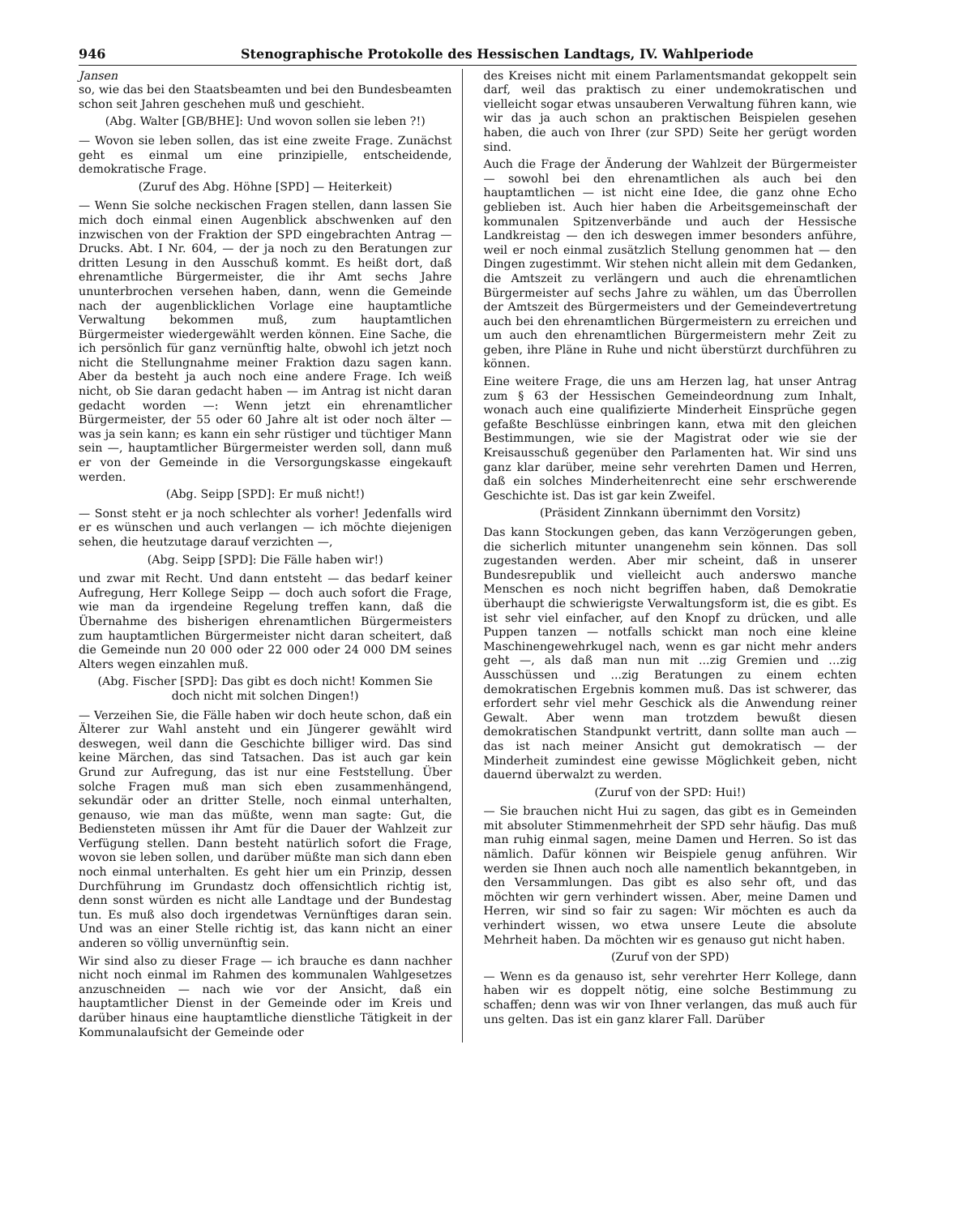946 Stenographische Protokolle des Hessischen Landtags, IV. Wahlperiode
Jansen
so, wie das bei den Staatsbeamten und bei den Bundesbeamten schon seit Jahren geschehen muß und geschieht.
(Abg. Walter [GB/BHE]: Und wovon sollen sie leben ?!)
— Wovon sie leben sollen, das ist eine zweite Frage. Zunächst geht es einmal um eine prinzipielle, entscheidende, demokratische Frage.
(Zuruf des Abg. Höhne [SPD] — Heiterkeit)
— Wenn Sie solche neckischen Fragen stellen, dann lassen Sie mich doch einmal einen Augenblick abschwenken auf den inzwischen von der Fraktion der SPD eingebrachten Antrag — Drucks. Abt. I Nr. 604, — der ja noch zu den Beratungen zur dritten Lesung in den Ausschuß kommt. Es heißt dort, daß ehrenamtliche Bürgermeister, die ihr Amt sechs Jahre ununterbrochen versehen haben, dann, wenn die Gemeinde nach der augenblicklichen Vorlage eine hauptamtliche Verwaltung bekommen muß, zum hauptamtlichen Bürgermeister wiedergewählt werden können. Eine Sache, die ich persönlich für ganz vernünftig halte, obwohl ich jetzt noch nicht die Stellungnahme meiner Fraktion dazu sagen kann. Aber da besteht ja auch noch eine andere Frage. Ich weiß nicht, ob Sie daran gedacht haben — im Antrag ist nicht daran gedacht worden —: Wenn jetzt ein ehrenamtlicher Bürgermeister, der 55 oder 60 Jahre alt ist oder noch älter — was ja sein kann; es kann ein sehr rüstiger und tüchtiger Mann sein —, hauptamtlicher Bürgermeister werden soll, dann muß er von der Gemeinde in die Versorgungskasse eingekauft werden.
(Abg. Seipp [SPD]: Er muß nicht!)
— Sonst steht er ja noch schlechter als vorher! Jedenfalls wird er es wünschen und auch verlangen — ich möchte diejenigen sehen, die heutzutage darauf verzichten —,
(Abg. Seipp [SPD]: Die Fälle haben wir!)
und zwar mit Recht. Und dann entsteht — das bedarf keiner Aufregung, Herr Kollege Seipp — doch auch sofort die Frage, wie man da irgendeine Regelung treffen kann, daß die Übernahme des bisherigen ehrenamtlichen Bürgermeisters zum hauptamtlichen Bürgermeister nicht daran scheitert, daß die Gemeinde nun 20 000 oder 22 000 oder 24 000 DM seines Alters wegen einzahlen muß.
(Abg. Fischer [SPD]: Das gibt es doch nicht! Kommen Sie doch nicht mit solchen Dingen!)
— Verzeihen Sie, die Fälle haben wir doch heute schon, daß ein Älterer zur Wahl ansteht und ein Jüngerer gewählt wird deswegen, weil dann die Geschichte billiger wird. Das sind keine Märchen, das sind Tatsachen. Das ist auch gar kein Grund zur Aufregung, das ist nur eine Feststellung. Über solche Fragen muß man sich eben zusammenhängend, sekundär oder an dritter Stelle, noch einmal unterhalten, genauso, wie man das müßte, wenn man sagte: Gut, die Bediensteten müssen ihr Amt für die Dauer der Wahlzeit zur Verfügung stellen. Dann besteht natürlich sofort die Frage, wovon sie leben sollen, und darüber müßte man sich dann eben noch einmal unterhalten. Es geht hier um ein Prinzip, dessen Durchführung im Grundastz doch offensichtlich richtig ist, denn sonst würden es nicht alle Landtage und der Bundestag tun. Es muß also doch irgendetwas Vernünftiges daran sein. Und was an einer Stelle richtig ist, das kann nicht an einer anderen so völlig unvernünftig sein.
Wir sind also zu dieser Frage — ich brauche es dann nachher nicht noch einmal im Rahmen des kommunalen Wahlgesetzes anzuschneiden — nach wie vor der Ansicht, daß ein hauptamtlicher Dienst in der Gemeinde oder im Kreis und darüber hinaus eine hauptamtliche dienstliche Tätigkeit in der Kommunalaufsicht der Gemeinde oder
des Kreises nicht mit einem Parlamentsmandat gekoppelt sein darf, weil das praktisch zu einer undemokratischen und vielleicht sogar etwas unsauberen Verwaltung führen kann, wie wir das ja auch schon an praktischen Beispielen gesehen haben, die auch von Ihrer (zur SPD) Seite her gerügt worden sind.
Auch die Frage der Änderung der Wahlzeit der Bürgermeister — sowohl bei den ehrenamtlichen als auch bei den hauptamtlichen — ist nicht eine Idee, die ganz ohne Echo geblieben ist. Auch hier haben die Arbeitsgemeinschaft der kommunalen Spitzenverbände und auch der Hessische Landkreistag — den ich deswegen immer besonders anführe, weil er noch einmal zusätzlich Stellung genommen hat — den Dingen zugestimmt. Wir stehen nicht allein mit dem Gedanken, die Amtszeit zu verlängern und auch die ehrenamtlichen Bürgermeister auf sechs Jahre zu wählen, um das Überrollen der Amtszeit des Bürgermeisters und der Gemeindevertretung auch bei den ehrenamtlichen Bürgermeistern zu erreichen und um auch den ehrenamtlichen Bürgermeistern mehr Zeit zu geben, ihre Pläne in Ruhe und nicht überstürzt durchführen zu können.
Eine weitere Frage, die uns am Herzen lag, hat unser Antrag zum § 63 der Hessischen Gemeindeordnung zum Inhalt, wonach auch eine qualifizierte Minderheit Einsprüche gegen gefaßte Beschlüsse einbringen kann, etwa mit den gleichen Bestimmungen, wie sie der Magistrat oder wie sie der Kreisausschuß gegenüber den Parlamenten hat. Wir sind uns ganz klar darüber, meine sehr verehrten Damen und Herren, daß ein solches Minderheitenrecht eine sehr erschwerende Geschichte ist. Das ist gar kein Zweifel.
(Präsident Zinnkann übernimmt den Vorsitz)
Das kann Stockungen geben, das kann Verzögerungen geben, die sicherlich mitunter unangenehm sein können. Das soll zugestanden werden. Aber mir scheint, daß in unserer Bundesrepublik und vielleicht auch anderswo manche Menschen es noch nicht begriffen haben, daß Demokratie überhaupt die schwierigste Verwaltungsform ist, die es gibt. Es ist sehr viel einfacher, auf den Knopf zu drücken, und alle Puppen tanzen — notfalls schickt man noch eine kleine Maschinengewehrkugel nach, wenn es gar nicht mehr anders geht —, als daß man nun mit ...zig Gremien und ...zig Ausschüssen und ...zig Beratungen zu einem echten demokratischen Ergebnis kommen muß. Das ist schwerer, das erfordert sehr viel mehr Geschick als die Anwendung reiner Gewalt. Aber wenn man trotzdem bewußt diesen demokratischen Standpunkt vertritt, dann sollte man auch — das ist nach meiner Ansicht gut demokratisch — der Minderheit zumindest eine gewisse Möglichkeit geben, nicht dauernd überwalzt zu werden.
(Zuruf von der SPD: Hui!)
— Sie brauchen nicht Hui zu sagen, das gibt es in Gemeinden mit absoluter Stimmenmehrheit der SPD sehr häufig. Das muß man ruhig einmal sagen, meine Damen und Herren. So ist das nämlich. Dafür können wir Beispiele genug anführen. Wir werden sie Ihnen auch noch alle namentlich bekanntgeben, in den Versammlungen. Das gibt es also sehr oft, und das möchten wir gern verhindert wissen. Aber, meine Damen und Herren, wir sind so fair zu sagen: Wir möchten es auch da verhindert wissen, wo etwa unsere Leute die absolute Mehrheit haben. Da möchten wir es genauso gut nicht haben.
(Zuruf von der SPD)
— Wenn es da genauso ist, sehr verehrter Herr Kollege, dann haben wir es doppelt nötig, eine solche Bestimmung zu schaffen; denn was wir von Ihner verlangen, das muß auch für uns gelten. Das ist ein ganz klarer Fall. Darüber